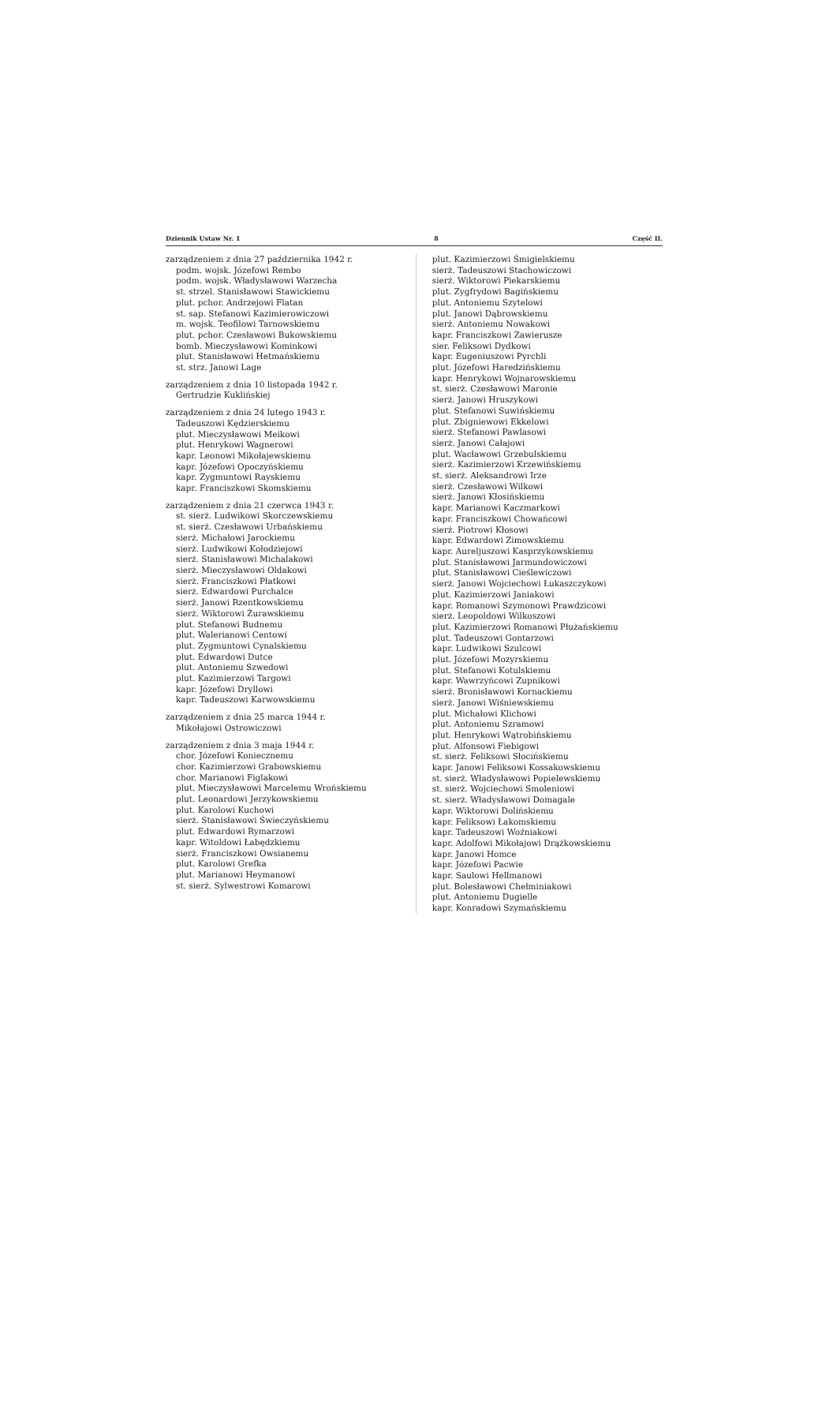Dziennik Ustaw Nr. 1 8 Część II.
zarządzeniem z dnia 27 października 1942 r.
podm. wojsk. Józefowi Rembo
podm. wojsk. Władysławowi Warzecha
st. strzel. Stanisławowi Stawickiemu
plut. pchor. Andrzejowi Flatan
st. sap. Stefanowi Kazimierowiczowi
m. wojsk. Teofilowi Tarnowskiemu
plut. pchor. Czesławowi Bukowskiemu
bomb. Mieczysławowi Kominkowi
plut. Stanisławowi Hetmańskiemu
st. strz. Janowi Lage
zarządzeniem z dnia 10 listopada 1942 r.
Gertrudzie Kuklińskiej
zarządzeniem z dnia 24 lutego 1943 r.
Tadeuszowi Kędzierskiemu
plut. Mieczysławowi Meikowi
plut. Henrykowi Wagnerowi
kapr. Leonowi Mikołajewskiemu
kapr. Józefowi Opoczyńskiemu
kapr. Zygmuntowi Rayskiemu
kapr. Franciszkowi Skomskiemu
zarządzeniem z dnia 21 czerwca 1943 r.
st. sierż. Ludwikowi Skorczewskiemu
st. sierż. Czesławowi Urbańskiemu
sierż. Michałowi Jarockiemu
sierż. Ludwikowi Kołodziejowi
sierż. Stanisławowi Michalakowi
sierż. Mieczysławowi Oldakowi
sierż. Franciszkowi Płatkowi
sierż. Edwardowi Purchalce
sierż. Janowi Rzentkowskiemu
sierż. Wiktorowi Żurawskiemu
plut. Stefanowi Budnemu
plut. Walerianowi Centowi
plut. Zygmuntowi Cynalskiemu
plut. Edwardowi Dutce
plut. Antoniemu Szwedowi
plut. Kazimierzowi Targowi
kapr. Józefowi Dryllowi
kapr. Tadeuszowi Karwowskiemu
zarządzeniem z dnia 25 marca 1944 r.
Mikołajowi Ostrowiczowi
zarządzeniem z dnia 3 maja 1944 r.
chor. Józefowi Koniecznemu
chor. Kazimierzowi Grabowskiemu
chor. Marianowi Figlakowi
plut. Mieczysławowi Marcelemu Wrońskiemu
plut. Leonardowi Jerzykowskiemu
plut. Karolowi Kuchowi
sierż. Stanisławowi Świeczyńskiemu
plut. Edwardowi Rymarzowi
kapr. Witoldowi Łabędzkiemu
sierż. Franciszkowi Owsianemu
plut. Karolowi Grefka
plut. Marianowi Heymanowi
st. sierż. Sylwestrowi Komarowi
plut. Kazimierzowi Śmigielskiemu
sierż. Tadeuszowi Stachowiczowi
sierż. Wiktorowi Piekarskiemu
plut. Zygfrydowi Bagińskiemu
plut. Antoniemu Szytelowi
plut. Janowi Dąbrowskiemu
sierż. Antoniemu Nowakowi
kapr. Franciszkowi Zawierusze
sier. Feliksowi Dydkowi
kapr. Eugeniuszowi Pyrchli
plut. Józefowi Haredzińskiemu
kapr. Henrykowi Wojnarowskiemu
st. sierż. Czesławowi Maronie
sierż. Janowi Hruszykowi
plut. Stefanowi Suwińskiemu
plut. Zbigniewowi Ekkelowi
sierż. Stefanowi Pawlasowi
sierż. Janowi Całajowi
plut. Wacławowi Grzebulskiemu
sierż. Kazimierzowi Krzewińskiemu
st. sierż. Aleksandrowi Irze
sierż. Czesławowi Wilkowi
sierż. Janowi Kłosińskiemu
kapr. Marianowi Kaczmarkowi
kapr. Franciszkowi Chowańcowi
sierż. Piotrowi Kłosowi
kapr. Edwardowi Zimowskiemu
kapr. Aureljuszowi Kasprzykowskiemu
plut. Stanisławowi Jarmundowiczowi
plut. Stanisławowi Cieślewiczowi
sierż. Janowi Wojciechowi Łukaszczykowi
plut. Kazimierzowi Janiakowi
kapr. Romanowi Szymonowi Prawdzicowi
sierż. Leopoldowi Wilkoszowi
plut. Kazimierzowi Romanowi Płużańskiemu
plut. Tadeuszowi Gontarzowi
kapr. Ludwikowi Szulcowi
plut. Józefowi Mozyrskiemu
plut. Stefanowi Kotulskiemu
kapr. Wawrzyńcowi Zupnikowi
sierż. Bronisławowi Kornackiemu
sierż. Janowi Wiśniewskiemu
plut. Michałowi Klichowi
plut. Antoniemu Szramowi
plut. Henrykowi Wątrobińskiemu
plut. Alfonsowi Fiebigowi
st. sierż. Feliksowi Słocińskiemu
kapr. Janowi Feliksowi Kossakowskiemu
st. sierż. Władysławowi Popielewskiemu
st. sierż. Wojciechowi Smoleniowi
st. sierż. Władysławowi Domagale
kapr. Wiktorowi Dolińskiemu
kapr. Feliksowi Łakomskiemu
kapr. Tadeuszowi Woźniakowi
kapr. Adolfowi Mikołajowi Drążkowskiemu
kapr. Janowi Homce
kapr. Józefowi Pacwie
kapr. Saulowi Hellmanowi
plut. Bolesławowi Chełminiakowi
plut. Antoniemu Dugielle
kapr. Konradowi Szymańskiemu